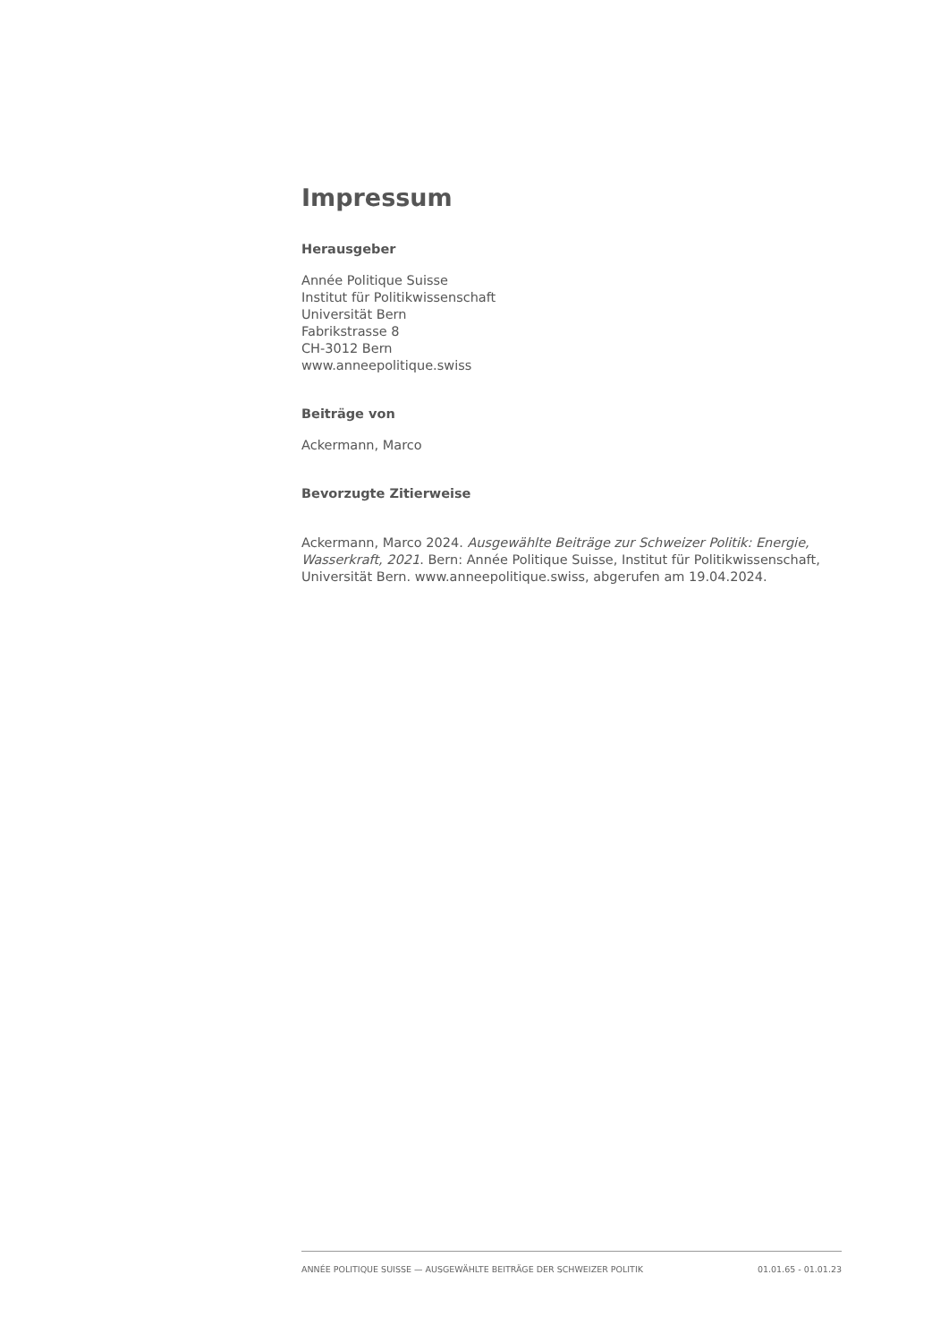Impressum
Herausgeber
Année Politique Suisse
Institut für Politikwissenschaft
Universität Bern
Fabrikstrasse 8
CH-3012 Bern
www.anneepolitique.swiss
Beiträge von
Ackermann, Marco
Bevorzugte Zitierweise
Ackermann, Marco 2024. Ausgewählte Beiträge zur Schweizer Politik: Energie, Wasserkraft, 2021. Bern: Année Politique Suisse, Institut für Politikwissenschaft, Universität Bern. www.anneepolitique.swiss, abgerufen am 19.04.2024.
ANNÉE POLITIQUE SUISSE — AUSGEWÄHLTE BEITRÄGE DER SCHWEIZER POLITIK 01.01.65 - 01.01.23